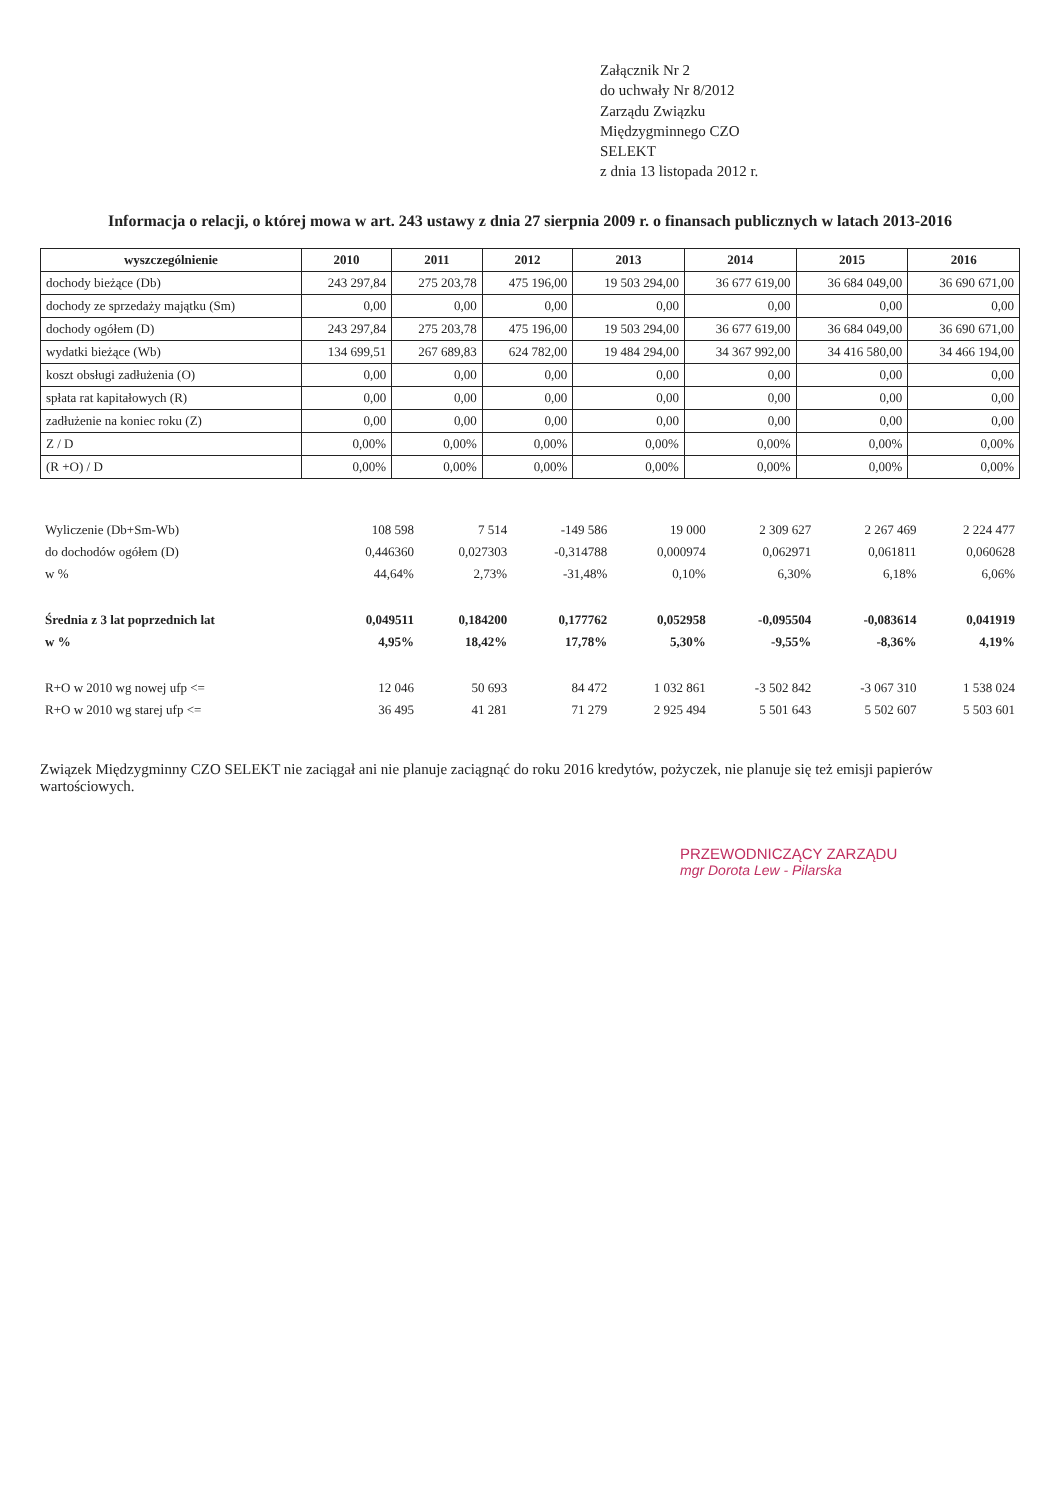Załącznik Nr 2
do uchwały Nr 8/2012
Zarządu Związku
Międzygminnego CZO
SELEKT
z dnia 13 listopada 2012 r.
Informacja o relacji, o której mowa w art. 243 ustawy z dnia 27 sierpnia 2009 r. o finansach publicznych w latach 2013-2016
| wyszczególnienie | 2010 | 2011 | 2012 | 2013 | 2014 | 2015 | 2016 |
| --- | --- | --- | --- | --- | --- | --- | --- |
| dochody bieżące (Db) | 243 297,84 | 275 203,78 | 475 196,00 | 19 503 294,00 | 36 677 619,00 | 36 684 049,00 | 36 690 671,00 |
| dochody ze sprzedaży majątku (Sm) | 0,00 | 0,00 | 0,00 | 0,00 | 0,00 | 0,00 | 0,00 |
| dochody ogółem (D) | 243 297,84 | 275 203,78 | 475 196,00 | 19 503 294,00 | 36 677 619,00 | 36 684 049,00 | 36 690 671,00 |
| wydatki bieżące (Wb) | 134 699,51 | 267 689,83 | 624 782,00 | 19 484 294,00 | 34 367 992,00 | 34 416 580,00 | 34 466 194,00 |
| koszt obsługi zadłużenia (O) | 0,00 | 0,00 | 0,00 | 0,00 | 0,00 | 0,00 | 0,00 |
| spłata rat kapitałowych (R) | 0,00 | 0,00 | 0,00 | 0,00 | 0,00 | 0,00 | 0,00 |
| zadłużenie na koniec roku (Z) | 0,00 | 0,00 | 0,00 | 0,00 | 0,00 | 0,00 | 0,00 |
| Z / D | 0,00% | 0,00% | 0,00% | 0,00% | 0,00% | 0,00% | 0,00% |
| (R +O) / D | 0,00% | 0,00% | 0,00% | 0,00% | 0,00% | 0,00% | 0,00% |
| Wyliczenie (Db+Sm-Wb) | 108 598 | 7 514 | -149 586 | 19 000 | 2 309 627 | 2 267 469 | 2 224 477 |
| do dochodów ogółem (D) | 0,446360 | 0,027303 | -0,314788 | 0,000974 | 0,062971 | 0,061811 | 0,060628 |
| w % | 44,64% | 2,73% | -31,48% | 0,10% | 6,30% | 6,18% | 6,06% |
| Średnia z 3 lat poprzednich lat | 0,049511 | 0,184200 | 0,177762 | 0,052958 | -0,095504 | -0,083614 | 0,041919 |
| w % | 4,95% | 18,42% | 17,78% | 5,30% | -9,55% | -8,36% | 4,19% |
| R+O w 2010 wg nowej ufp <= | 12 046 | 50 693 | 84 472 | 1 032 861 | -3 502 842 | -3 067 310 | 1 538 024 |
| R+O w 2010 wg starej ufp <= | 36 495 | 41 281 | 71 279 | 2 925 494 | 5 501 643 | 5 502 607 | 5 503 601 |
Związek Międzygminny CZO SELEKT nie zaciągał ani nie planuje zaciągnąć do roku 2016 kredytów, pożyczek, nie planuje się też emisji papierów wartościowych.
PRZEWODNICZĄCY ZARZĄDU
mgr Dorota Lew - Pilarska